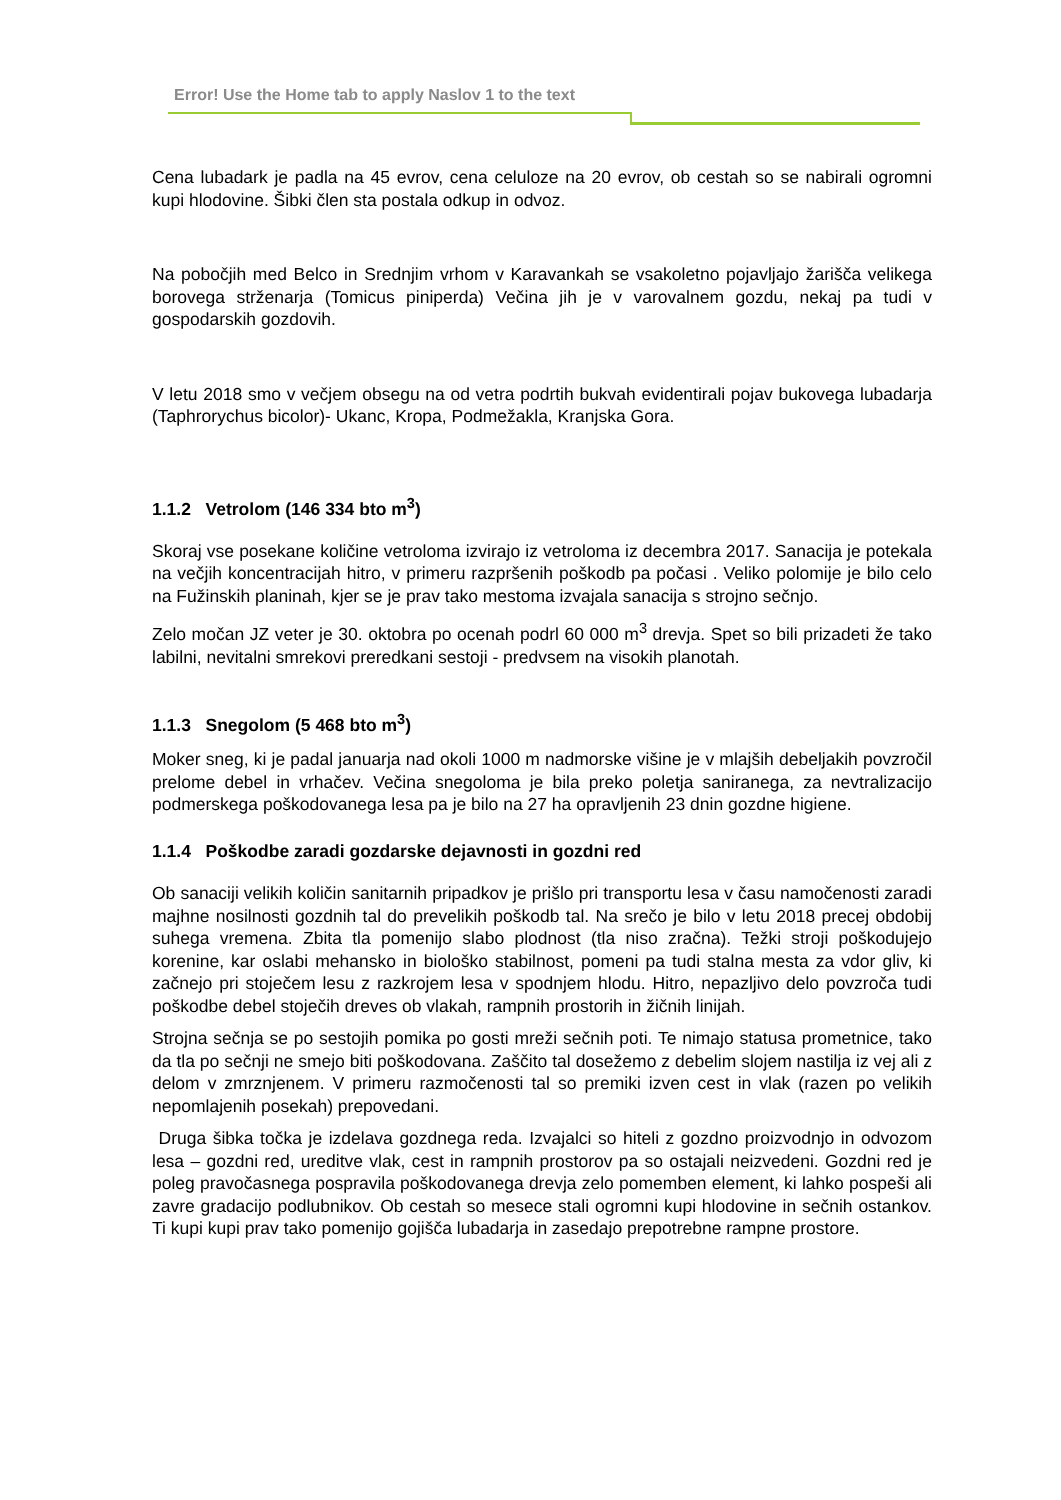Error! Use the Home tab to apply Naslov 1 to the text
Cena lubadark je padla na 45 evrov, cena celuloze na 20 evrov, ob cestah so se nabirali ogromni kupi hlodovine. Šibki člen sta postala odkup in odvoz.
Na pobočjih med Belco in Srednjim vrhom v Karavankah se vsakoletno pojavljajo žarišča velikega borovega strženarja (Tomicus piniperda) Večina jih je v varovalnem gozdu, nekaj pa tudi v gospodarskih gozdovih.
V letu 2018 smo v večjem obsegu na od vetra podrtih bukvah evidentirali pojav bukovega lubadarja (Taphrorychus bicolor)- Ukanc, Kropa, Podmežakla, Kranjska Gora.
1.1.2 Vetrolom (146 334 bto m<sup>3</sup>)
Skoraj vse posekane količine vetroloma izvirajo iz vetroloma iz decembra 2017. Sanacija je potekala na večjih koncentracijah hitro, v primeru razpršenih poškodb pa počasi . Veliko polomije je bilo celo na Fužinskih planinah, kjer se je prav tako mestoma izvajala sanacija s strojno sečnjo.
Zelo močan JZ veter je 30. oktobra po ocenah podrl 60 000 m<sup>3</sup> drevja. Spet so bili prizadeti že tako labilni, nevitalni smrekovi preredkani sestoji - predvsem na visokih planotah.
1.1.3 Snegolom (5 468 bto m<sup>3</sup>)
Moker sneg, ki je padal januarja nad okoli 1000 m nadmorske višine je v mlajših debeljakih povzročil prelome debel in vrhačev. Večina snegoloma je bila preko poletja saniranega, za nevtralizacijo podmerskega poškodovanega lesa pa je bilo na 27 ha opravljenih 23 dnin gozdne higiene.
1.1.4 Poškodbe zaradi gozdarske dejavnosti in gozdni red
Ob sanaciji velikih količin sanitarnih pripadkov je prišlo pri transportu lesa v času namočenosti zaradi majhne nosilnosti gozdnih tal do prevelikih poškodb tal. Na srečo je bilo v letu 2018 precej obdobij suhega vremena. Zbita tla pomenijo slabo plodnost (tla niso zračna). Težki stroji poškodujejo korenine, kar oslabi mehansko in biološko stabilnost, pomeni pa tudi stalna mesta za vdor gliv, ki začnejo pri stoječem lesu z razkrojem lesa v spodnjem hlodu. Hitro, nepazljivo delo povzroča tudi poškodbe debel stoječih dreves ob vlakah, rampnih prostorih in žičnih linijah.
Strojna sečnja se po sestojih pomika po gosti mreži sečnih poti. Te nimajo statusa prometnice, tako da tla po sečnji ne smejo biti poškodovana. Zaščito tal dosežemo z debelim slojem nastilja iz vej ali z delom v zmrznjenem. V primeru razmočenosti tal so premiki izven cest in vlak (razen po velikih nepomlajenih posekah) prepovedani.
Druga šibka točka je izdelava gozdnega reda. Izvajalci so hiteli z gozdno proizvodnjo in odvozom lesa – gozdni red, ureditve vlak, cest in rampnih prostorov pa so ostajali neizvedeni. Gozdni red je poleg pravočasnega pospravila poškodovanega drevja zelo pomemben element, ki lahko pospeši ali zavre gradacijo podlubnikov. Ob cestah so mesece stali ogromni kupi hlodovine in sečnih ostankov. Ti kupi kupi prav tako pomenijo gojišča lubadarja in zasedajo prepotrebne rampne prostore.